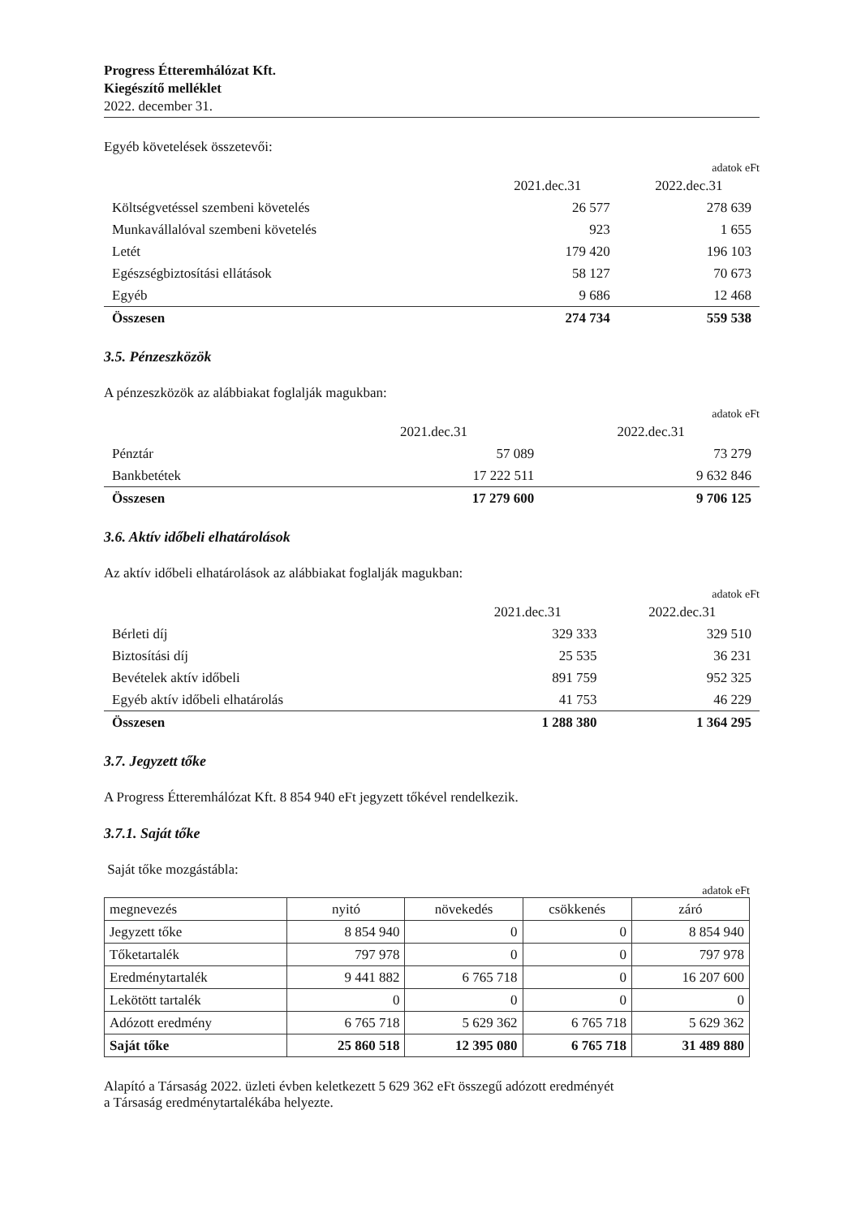Progress Étteremhálózat Kft.
Kiegészítő melléklet
2022. december 31.
Egyéb követelések összetevői:
adatok eFt
| | 2021.dec.31 | 2022.dec.31 |
| Költségvetéssel szembeni követelés | 26 577 | 278 639 |
| Munkavállalóval szembeni követelés | 923 | 1 655 |
| Letét | 179 420 | 196 103 |
| Egészségbiztosítási ellátások | 58 127 | 70 673 |
| Egyéb | 9 686 | 12 468 |
| Összesen | 274 734 | 559 538 |
3.5. Pénzeszközök
A pénzeszközök az alábbiakat foglalják magukban:
adatok eFt
| | 2021.dec.31 | 2022.dec.31 |
| Pénztár | 57 089 | 73 279 |
| Bankbetétek | 17 222 511 | 9 632 846 |
| Összesen | 17 279 600 | 9 706 125 |
3.6. Aktív időbeli elhatárolások
Az aktív időbeli elhatárolások az alábbiakat foglalják magukban:
adatok eFt
| | 2021.dec.31 | 2022.dec.31 |
| Bérleti díj | 329 333 | 329 510 |
| Biztosítási díj | 25 535 | 36 231 |
| Bevételek aktív időbeli | 891 759 | 952 325 |
| Egyéb aktív időbeli elhatárolás | 41 753 | 46 229 |
| Összesen | 1 288 380 | 1 364 295 |
3.7. Jegyzett tőke
A Progress Étteremhálózat Kft. 8 854 940 eFt jegyzett tőkével rendelkezik.
3.7.1. Saját tőke
Saját tőke mozgástábla:
adatok eFt
| megnevezés | nyitó | növekedés | csökkenés | záró |
| Jegyzett tőke | 8 854 940 | 0 | 0 | 8 854 940 |
| Tőketartalék | 797 978 | 0 | 0 | 797 978 |
| Eredménytartalék | 9 441 882 | 6 765 718 | 0 | 16 207 600 |
| Lekötött tartalék | 0 | 0 | 0 | 0 |
| Adózott eredmény | 6 765 718 | 5 629 362 | 6 765 718 | 5 629 362 |
| Saját tőke | 25 860 518 | 12 395 080 | 6 765 718 | 31 489 880 |
Alapító a Társaság 2022. üzleti évben keletkezett 5 629 362 eFt összegű adózott eredményét
a Társaság eredménytartalékába helyezte.